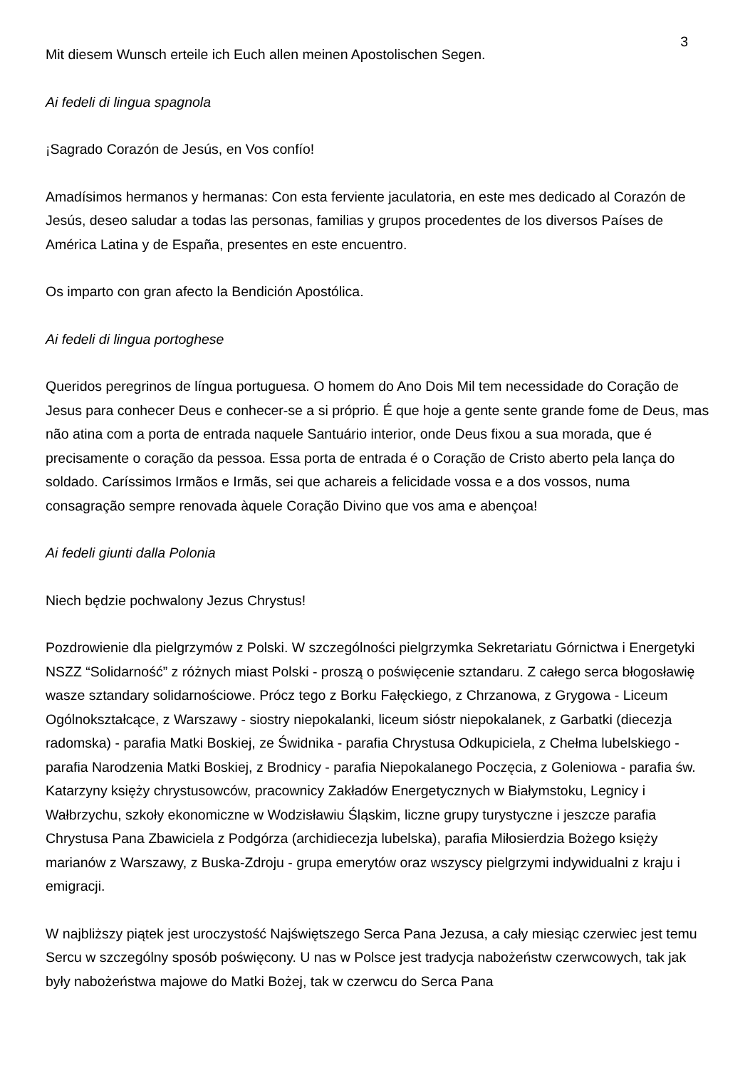3
Mit diesem Wunsch erteile ich Euch allen meinen Apostolischen Segen.
Ai fedeli di lingua spagnola
¡Sagrado Corazón de Jesús, en Vos confío!
Amadísimos hermanos y hermanas: Con esta ferviente jaculatoria, en este mes dedicado al Corazón de Jesús, deseo saludar a todas las personas, familias y grupos procedentes de los diversos Países de América Latina y de España, presentes en este encuentro.
Os imparto con gran afecto la Bendición Apostólica.
Ai fedeli di lingua portoghese
Queridos peregrinos de língua portuguesa. O homem do Ano Dois Mil tem necessidade do Coração de Jesus para conhecer Deus e conhecer-se a si próprio. É que hoje a gente sente grande fome de Deus, mas não atina com a porta de entrada naquele Santuário interior, onde Deus fixou a sua morada, que é precisamente o coração da pessoa. Essa porta de entrada é o Coração de Cristo aberto pela lança do soldado. Caríssimos Irmãos e Irmãs, sei que achareis a felicidade vossa e a dos vossos, numa consagração sempre renovada àquele Coração Divino que vos ama e abençoa!
Ai fedeli giunti dalla Polonia
Niech będzie pochwalony Jezus Chrystus!
Pozdrowienie dla pielgrzymów z Polski. W szczególności pielgrzymka Sekretariatu Górnictwa i Energetyki NSZZ “Solidarność” z różnych miast Polski - proszą o poświęcenie sztandaru. Z całego serca błogosławię wasze sztandary solidarnościowe. Prócz tego z Borku Fałęckiego, z Chrzanowa, z Grygowa - Liceum Ogólnokształcące, z Warszawy - siostry niepokalanki, liceum sióstr niepokalanek, z Garbatki (diecezja radomska) - parafia Matki Boskiej, ze Świdnika - parafia Chrystusa Odkupiciela, z Chełma lubelskiego - parafia Narodzenia Matki Boskiej, z Brodnicy - parafia Niepokalanego Poczęcia, z Goleniowa - parafia św. Katarzyny księży chrystusowców, pracownicy Zakładów Energetycznych w Białymstoku, Legnicy i Wałbrzychu, szkoły ekonomiczne w Wodzisławiu Śląskim, liczne grupy turystyczne i jeszcze parafia Chrystusa Pana Zbawiciela z Podgórza (archidiecezja lubelska), parafia Miłosierdzia Bożego księży marianów z Warszawy, z Buska-Zdroju - grupa emerytów oraz wszyscy pielgrzymi indywidualni z kraju i emigracji.
W najbliższy piątek jest uroczystość Najświętszego Serca Pana Jezusa, a cały miesiąc czerwiec jest temu Sercu w szczególny sposób poświęcony. U nas w Polsce jest tradycja nabożeństw czerwcowych, tak jak były nabożeństwa majowe do Matki Bożej, tak w czerwcu do Serca Pana